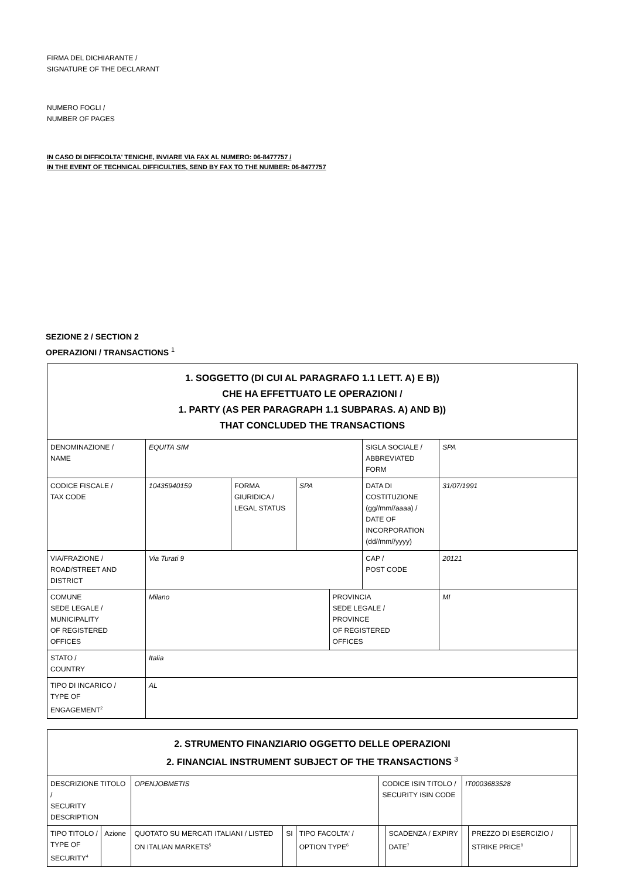FIRMA DEL DICHIARANTE /
SIGNATURE OF THE DECLARANT
NUMERO FOGLI /
NUMBER OF PAGES
IN CASO DI DIFFICOLTA' TENICHE, INVIARE VIA FAX AL NUMERO: 06-8477757 /
IN THE EVENT OF TECHNICAL DIFFICULTIES, SEND BY FAX TO THE NUMBER: 06-8477757
SEZIONE 2 / SECTION 2
OPERAZIONI / TRANSACTIONS <sup>1</sup>
| 1. SOGGETTO (DI CUI AL PARAGRAFO 1.1 LETT. A) E B)) CHE HA EFFETTUATO LE OPERAZIONI / 1. PARTY (AS PER PARAGRAPH 1.1 SUBPARAS. A) AND B)) THAT CONCLUDED THE TRANSACTIONS | | | | | | |
| DENOMINAZIONE / NAME | EQUITA SIM | | | | SIGLA SOCIALE / ABBREVIATED FORM | SPA |
| CODICE FISCALE / TAX CODE | 10435940159 | FORMA GIURIDICA / LEGAL STATUS | SPA | | DATA DI COSTITUZIONE (gg//mm//aaaa) / DATE OF INCORPORATION (dd//mm//yyyy) | 31/07/1991 |
| VIA/FRAZIONE / ROAD/STREET AND DISTRICT | Via Turati 9 | | | | CAP / POST CODE | 20121 |
| COMUNE SEDE LEGALE / MUNICIPALITY OF REGISTERED OFFICES | Milano | | | PROVINCIA SEDE LEGALE / PROVINCE OF REGISTERED OFFICES | | MI |
| STATO / COUNTRY | Italia | | | | | |
| TIPO DI INCARICO / TYPE OF ENGAGEMENT<sup>2</sup> | AL | | | | | |
| 2. STRUMENTO FINANZIARIO OGGETTO DELLE OPERAZIONI 2. FINANCIAL INSTRUMENT SUBJECT OF THE TRANSACTIONS <sup>3</sup> | | | | | | | | | |
| DESCRIZIONE TITOLO / SECURITY DESCRIPTION | | OPENJOBMETIS | | | CODICE ISIN TITOLO / SECURITY ISIN CODE | | IT0003683528 | | |
| TIPO TITOLO / TYPE OF SECURITY<sup>4</sup> | Azione | QUOTATO SU MERCATI ITALIANI / LISTED ON ITALIAN MARKETS<sup>5</sup> | SI | TIPO FACOLTA' / OPTION TYPE<sup>6</sup> | | SCADENZA / EXPIRY DATE<sup>7</sup> | | PREZZO DI ESERCIZIO / STRIKE PRICE<sup>8</sup> | |